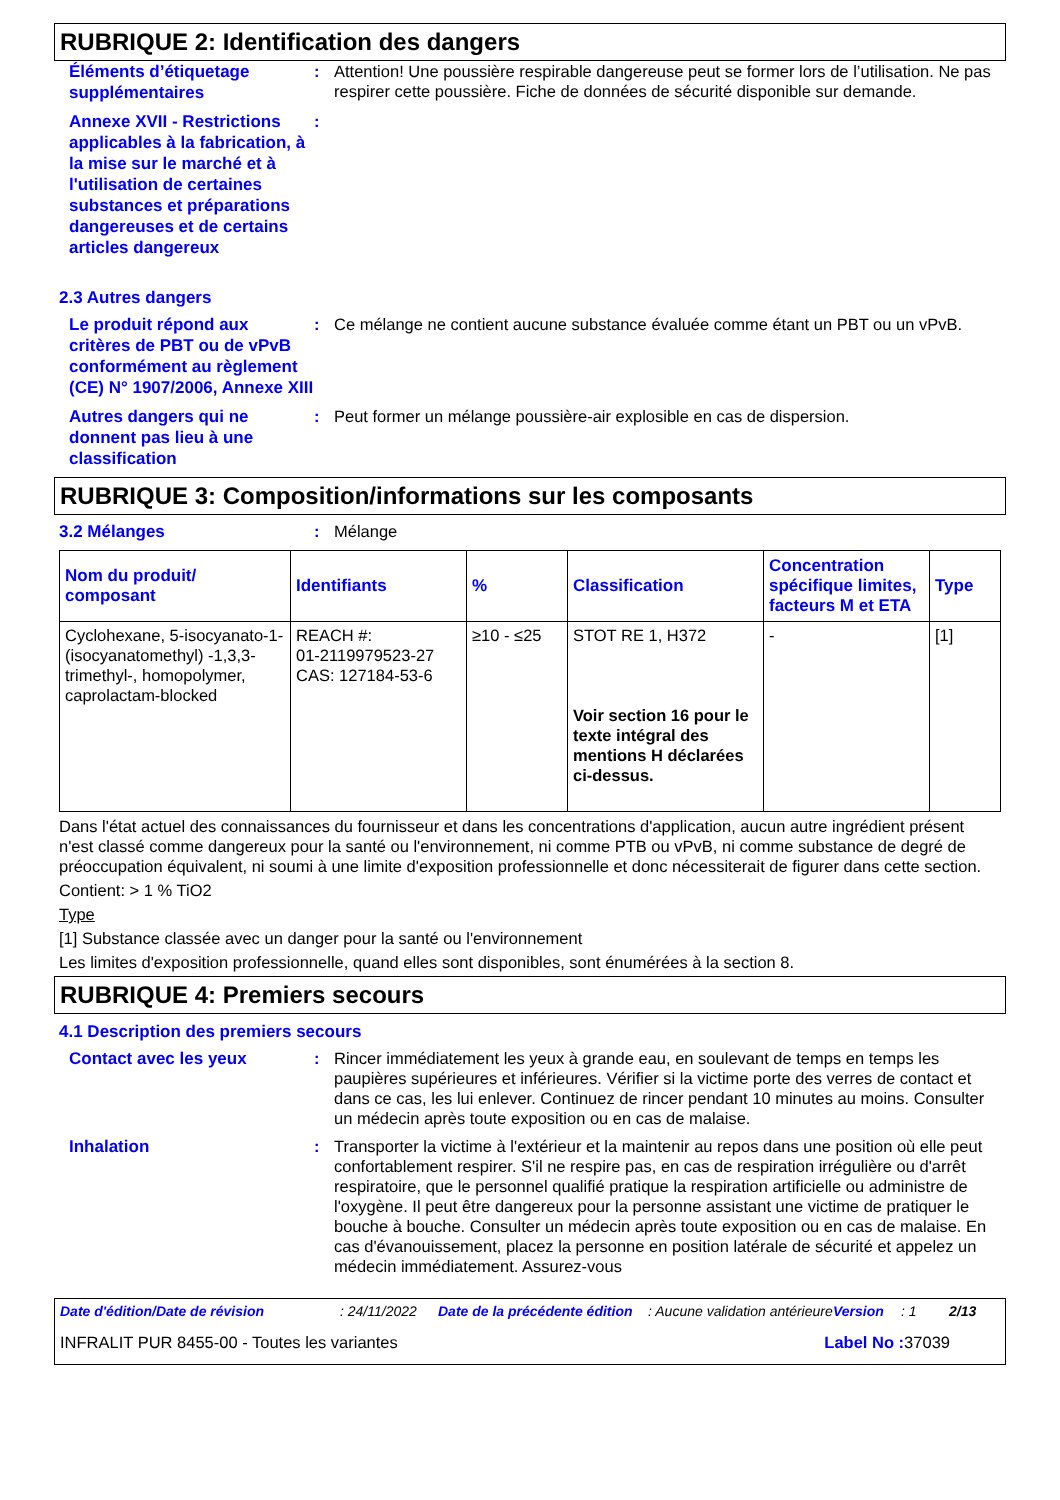RUBRIQUE 2: Identification des dangers
Éléments d’étiquetage supplémentaires
: Attention! Une poussière respirable dangereuse peut se former lors de l’utilisation. Ne pas respirer cette poussière. Fiche de données de sécurité disponible sur demande.
Annexe XVII - Restrictions applicables à la fabrication, à la mise sur le marché et à l'utilisation de certaines substances et préparations dangereuses et de certains articles dangereux
:
2.3 Autres dangers
Le produit répond aux critères de PBT ou de vPvB conformément au règlement (CE) N° 1907/2006, Annexe XIII
: Ce mélange ne contient aucune substance évaluée comme étant un PBT ou un vPvB.
Autres dangers qui ne donnent pas lieu à une classification
: Peut former un mélange poussière-air explosible en cas de dispersion.
RUBRIQUE 3: Composition/informations sur les composants
3.2 Mélanges
: Mélange
| Nom du produit/ composant | Identifiants | % | Classification | Concentration spécifique limites, facteurs M et ETA | Type |
| --- | --- | --- | --- | --- | --- |
| Cyclohexane, 5-isocyanato-1-(isocyanatomethyl) -1,3,3-trimethyl-, homopolymer, caprolactam-blocked | REACH #: 01-2119979523-27 CAS: 127184-53-6 | ≥10 - ≤25 | STOT RE 1, H372 Voir section 16 pour le texte intégral des mentions H déclarées ci-dessus. | - | [1] |
Dans l'état actuel des connaissances du fournisseur et dans les concentrations d'application, aucun autre ingrédient présent n'est classé comme dangereux pour la santé ou l'environnement, ni comme PTB ou vPvB, ni comme substance de degré de préoccupation équivalent, ni soumi à une limite d'exposition professionnelle et donc nécessiterait de figurer dans cette section.
Contient: > 1 % TiO2
Type
[1] Substance classée avec un danger pour la santé ou l'environnement
Les limites d'exposition professionnelle, quand elles sont disponibles, sont énumérées à la section 8.
RUBRIQUE 4: Premiers secours
4.1 Description des premiers secours
Contact avec les yeux
: Rincer immédiatement les yeux à grande eau, en soulevant de temps en temps les paupières supérieures et inférieures. Vérifier si la victime porte des verres de contact et dans ce cas, les lui enlever. Continuez de rincer pendant 10 minutes au moins. Consulter un médecin après toute exposition ou en cas de malaise.
Inhalation
: Transporter la victime à l'extérieur et la maintenir au repos dans une position où elle peut confortablement respirer. S'il ne respire pas, en cas de respiration irrégulière ou d'arrêt respiratoire, que le personnel qualifié pratique la respiration artificielle ou administre de l'oxygène. Il peut être dangereux pour la personne assistant une victime de pratiquer le bouche à bouche. Consulter un médecin après toute exposition ou en cas de malaise. En cas d'évanouissement, placez la personne en position latérale de sécurité et appelez un médecin immédiatement. Assurez-vous
Date d'édition/Date de révision: 24/11/2022 Date de la précédente édition: Aucune validation antérieure Version: 1 2/13
INFRALIT PUR 8455-00 - Toutes les variantes Label No : 37039